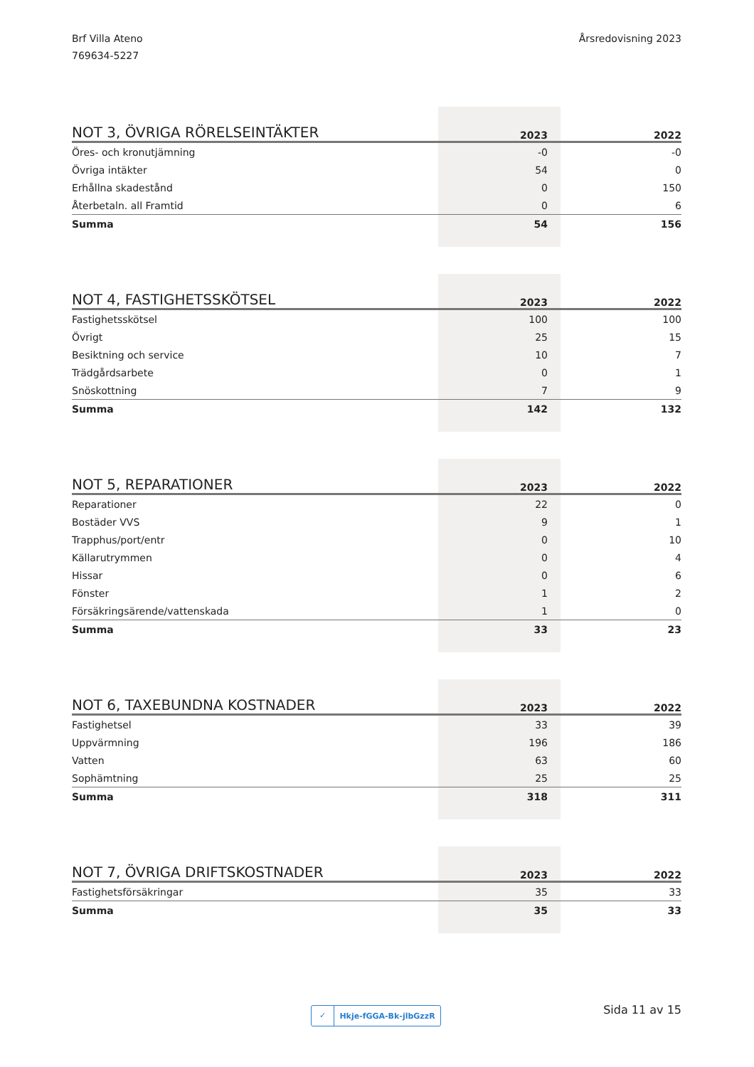Brf Villa Ateno
769634-5227
Årsredovisning 2023
| NOT 3, ÖVRIGA RÖRELSEINTÄKTER | 2023 | 2022 |
| --- | --- | --- |
| Öres- och kronutjämning | -0 | -0 |
| Övriga intäkter | 54 | 0 |
| Erhållna skadestånd | 0 | 150 |
| Återbetaln. all Framtid | 0 | 6 |
| Summa | 54 | 156 |
| NOT 4, FASTIGHETSSKÖTSEL | 2023 | 2022 |
| --- | --- | --- |
| Fastighetsskötsel | 100 | 100 |
| Övrigt | 25 | 15 |
| Besiktning och service | 10 | 7 |
| Trädgårdsarbete | 0 | 1 |
| Snöskottning | 7 | 9 |
| Summa | 142 | 132 |
| NOT 5, REPARATIONER | 2023 | 2022 |
| --- | --- | --- |
| Reparationer | 22 | 0 |
| Bostäder VVS | 9 | 1 |
| Trapphus/port/entr | 0 | 10 |
| Källarutrymmen | 0 | 4 |
| Hissar | 0 | 6 |
| Fönster | 1 | 2 |
| Försäkringsärende/vattenskada | 1 | 0 |
| Summa | 33 | 23 |
| NOT 6, TAXEBUNDNA KOSTNADER | 2023 | 2022 |
| --- | --- | --- |
| Fastighetsel | 33 | 39 |
| Uppvärmning | 196 | 186 |
| Vatten | 63 | 60 |
| Sophämtning | 25 | 25 |
| Summa | 318 | 311 |
| NOT 7, ÖVRIGA DRIFTSKOSTNADER | 2023 | 2022 |
| --- | --- | --- |
| Fastighetsförsäkringar | 35 | 33 |
| Summa | 35 | 33 |
✓ Hkje-fGGA-Bk-jlbGzzR Sida 11 av 15